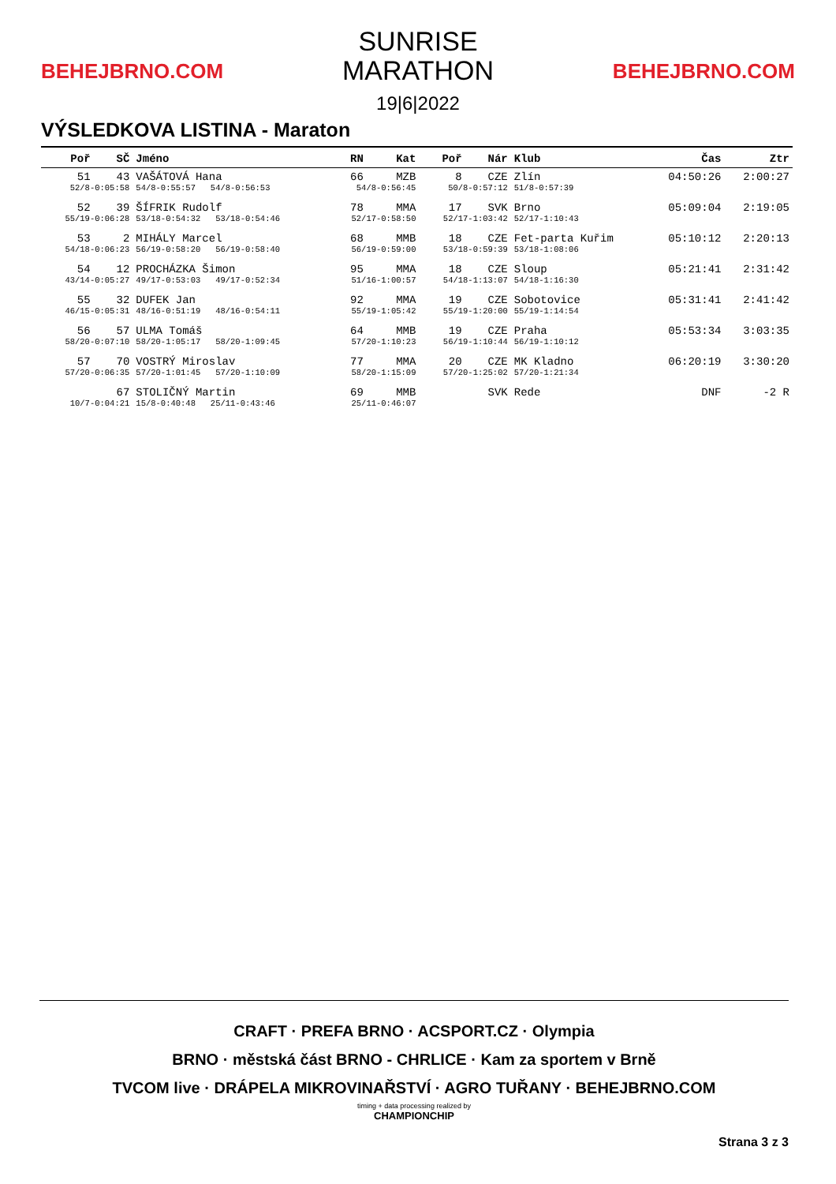BEHEJBRNO.COM
SUNRISE
MARATHON
19|6|2022
BEHEJBRNO.COM
VÝSLEDKOVA LISTINA - Maraton
| Poř | SČ | Jméno | RN | Kat | Poř | Nár | Klub | Čas | Ztr |
| --- | --- | --- | --- | --- | --- | --- | --- | --- | --- |
| 51 | 43 | VAŠÁTOVÁ Hana | 66 | MZB | 8 | CZE | Zlín | 04:50:26 | 2:00:27 |
| 52/8-0:05:58 | | 54/8-0:55:57 54/8-0:56:53 | 54/8-0:56:45 | | 50/8-0:57:12 | | 51/8-0:57:39 | | |
| 52 | 39 | ŠÍFRIK Rudolf | 78 | MMA | 17 | SVK | Brno | 05:09:04 | 2:19:05 |
| 55/19-0:06:28 | | 53/18-0:54:32 53/18-0:54:46 | 52/17-0:58:50 | | 52/17-1:03:42 | | 52/17-1:10:43 | | |
| 53 | 2 | MIHÁLY Marcel | 68 | MMB | 18 | CZE | Fet-parta Kuřim | 05:10:12 | 2:20:13 |
| 54/18-0:06:23 | | 56/19-0:58:20 56/19-0:58:40 | 56/19-0:59:00 | | 53/18-0:59:39 | | 53/18-1:08:06 | | |
| 54 | 12 | PROCHÁZKA Šimon | 95 | MMA | 18 | CZE | Sloup | 05:21:41 | 2:31:42 |
| 43/14-0:05:27 | | 49/17-0:53:03 49/17-0:52:34 | 51/16-1:00:57 | | 54/18-1:13:07 | | 54/18-1:16:30 | | |
| 55 | 32 | DUFEK Jan | 92 | MMA | 19 | CZE | Sobotovice | 05:31:41 | 2:41:42 |
| 46/15-0:05:31 | | 48/16-0:51:19 48/16-0:54:11 | 55/19-1:05:42 | | 55/19-1:20:00 | | 55/19-1:14:54 | | |
| 56 | 57 | ULMA Tomáš | 64 | MMB | 19 | CZE | Praha | 05:53:34 | 3:03:35 |
| 58/20-0:07:10 | | 58/20-1:05:17 58/20-1:09:45 | 57/20-1:10:23 | | 56/19-1:10:44 | | 56/19-1:10:12 | | |
| 57 | 70 | VOSTRÝ Miroslav | 77 | MMA | 20 | CZE | MK Kladno | 06:20:19 | 3:30:20 |
| 57/20-0:06:35 | | 57/20-1:01:45 57/20-1:10:09 | 58/20-1:15:09 | | 57/20-1:25:02 | | 57/20-1:21:34 | | |
| | 67 | STOLIČNÝ Martin | 69 | MMB | | SVK | Rede | DNF | -2 R |
| 10/7-0:04:21 | | 15/8-0:40:48 25/11-0:43:46 | 25/11-0:46:07 | | | | | | |
CRAFT · PREFA BRNO · ACSPORT.CZ · Olympia
BRNO · městská část BRNO - CHRLICE · Kam za sportem v Brně
TVCOM live · DRÁPELA MIKROVINAŘSTVÍ · AGRO TUŘANY · BEHEJBRNO.COM
timing + data processing realized by
CHAMPIONCHIP
Strana 3 z 3